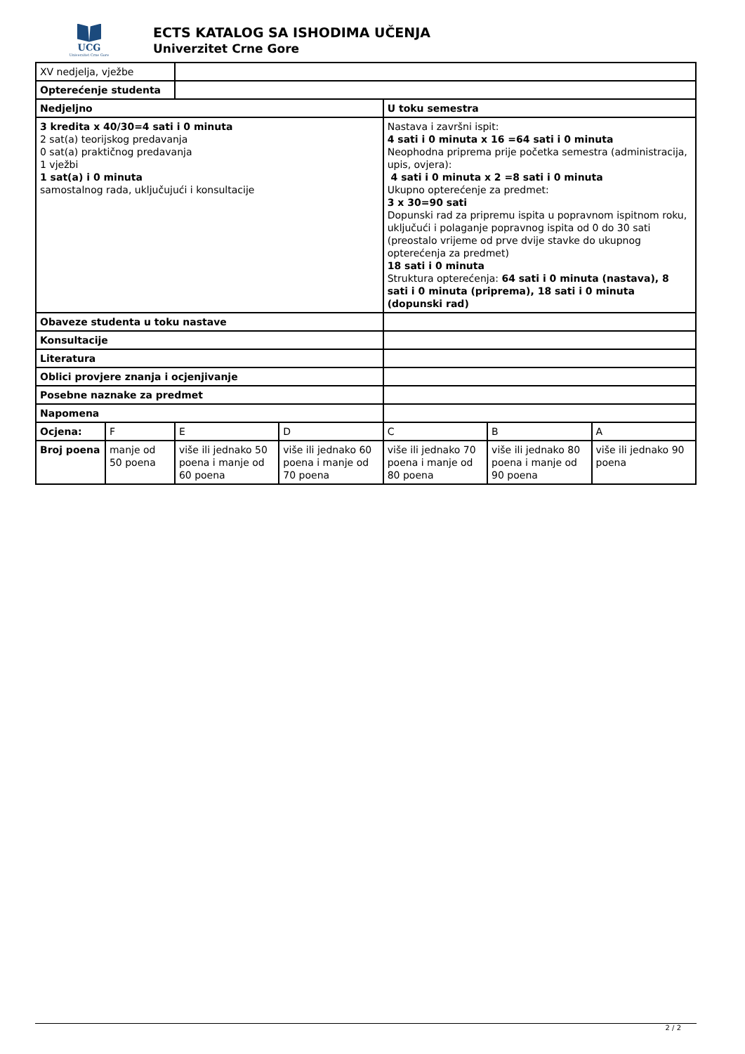UCG
Univerzitet Crne Gore
ECTS KATALOG SA ISHODIMA UČENJA
Univerzitet Crne Gore
| XV nedjelja, vježbe | | | | | | |
| Opterećenje studenta | | | | | | |
| Nedjeljno | | | | U toku semestra | | |
| 3 kredita x 40/30=4 sati i 0 minuta 2 sat(a) teorijskog predavanja 0 sat(a) praktičnog predavanja 1 vježbi 1 sat(a) i 0 minuta samostalnog rada, uključujući i konsultacije | | | | Nastava i završni ispit: 4 sati i 0 minuta x 16 =64 sati i 0 minuta Neophodna priprema prije početka semestra (administracija, upis, ovjera): 4 sati i 0 minuta x 2 =8 sati i 0 minuta Ukupno opterećenje za predmet: 3 x 30=90 sati Dopunski rad za pripremu ispita u popravnom ispitnom roku, uključući i polaganje popravnog ispita od 0 do 30 sati (preostalo vrijeme od prve dvije stavke do ukupnog opterećenja za predmet) 18 sati i 0 minuta Struktura opterećenja: 64 sati i 0 minuta (nastava), 8 sati i 0 minuta (priprema), 18 sati i 0 minuta (dopunski rad) | | |
| Obaveze studenta u toku nastave | | | | | | |
| Konsultacije | | | | | | |
| Literatura | | | | | | |
| Oblici provjere znanja i ocjenjivanje | | | | | | |
| Posebne naznake za predmet | | | | | | |
| Napomena | | | | | | |
| Ocjena: | F | E | D | C | B | A |
| Broj poena | manje od 50 poena | više ili jednako 50 poena i manje od 60 poena | više ili jednako 60 poena i manje od 70 poena | više ili jednako 70 poena i manje od 80 poena | više ili jednako 80 poena i manje od 90 poena | više ili jednako 90 poena |
2 / 2